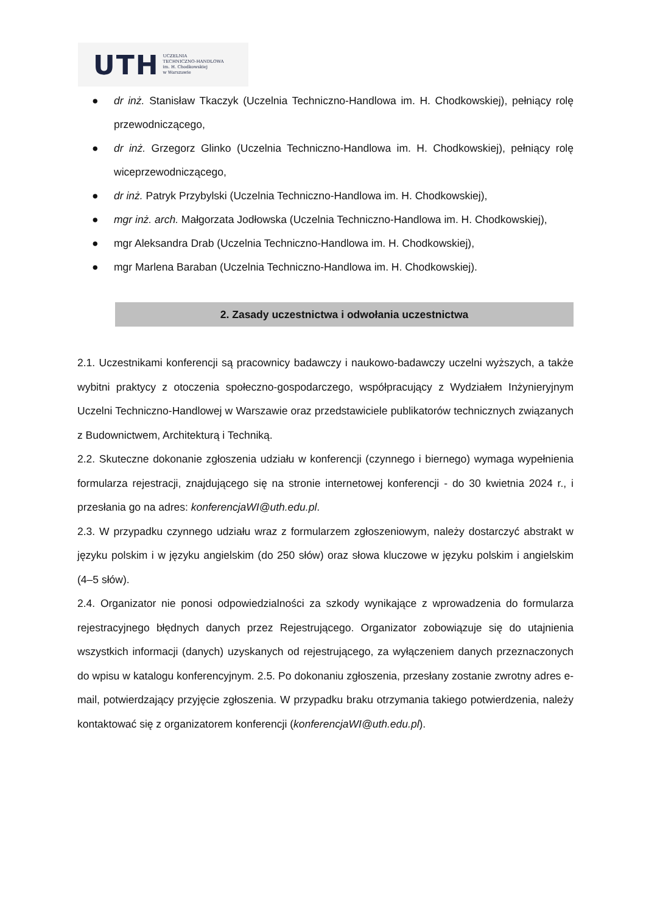UTH UCZELNIA
TECHNICZNO-HANDLOWA
im. H. Chodkowskiej
w Warszawie
● dr inż. Stanisław Tkaczyk (Uczelnia Techniczno-Handlowa im. H. Chodkowskiej), pełniący rolę przewodniczącego,
● dr inż. Grzegorz Glinko (Uczelnia Techniczno-Handlowa im. H. Chodkowskiej), pełniący rolę wiceprzewodniczącego,
● dr inż. Patryk Przybylski (Uczelnia Techniczno-Handlowa im. H. Chodkowskiej),
● mgr inż. arch. Małgorzata Jodłowska (Uczelnia Techniczno-Handlowa im. H. Chodkowskiej),
● mgr Aleksandra Drab (Uczelnia Techniczno-Handlowa im. H. Chodkowskiej),
● mgr Marlena Baraban (Uczelnia Techniczno-Handlowa im. H. Chodkowskiej).
2. Zasady uczestnictwa i odwołania uczestnictwa
2.1. Uczestnikami konferencji są pracownicy badawczy i naukowo-badawczy uczelni wyższych, a także wybitni praktycy z otoczenia społeczno-gospodarczego, współpracujący z Wydziałem Inżynieryjnym Uczelni Techniczno-Handlowej w Warszawie oraz przedstawiciele publikatorów technicznych związanych z Budownictwem, Architekturą i Techniką.
2.2. Skuteczne dokonanie zgłoszenia udziału w konferencji (czynnego i biernego) wymaga wypełnienia formularza rejestracji, znajdującego się na stronie internetowej konferencji - do 30 kwietnia 2024 r., i przesłania go na adres: konferencjaWI@uth.edu.pl.
2.3. W przypadku czynnego udziału wraz z formularzem zgłoszeniowym, należy dostarczyć abstrakt w języku polskim i w języku angielskim (do 250 słów) oraz słowa kluczowe w języku polskim i angielskim (4–5 słów).
2.4. Organizator nie ponosi odpowiedzialności za szkody wynikające z wprowadzenia do formularza rejestracyjnego błędnych danych przez Rejestrującego. Organizator zobowiązuje się do utajnienia wszystkich informacji (danych) uzyskanych od rejestrującego, za wyłączeniem danych przeznaczonych do wpisu w katalogu konferencyjnym. 2.5. Po dokonaniu zgłoszenia, przesłany zostanie zwrotny adres e-mail, potwierdzający przyjęcie zgłoszenia. W przypadku braku otrzymania takiego potwierdzenia, należy kontaktować się z organizatorem konferencji (konferencjaWI@uth.edu.pl).